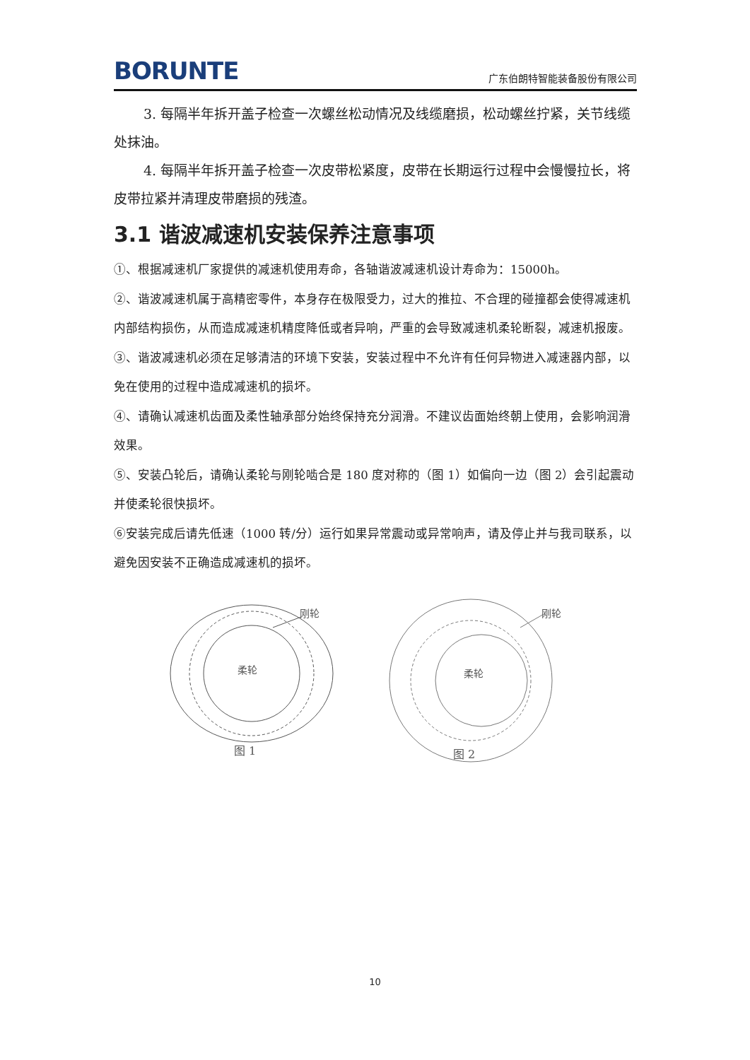BORUNTE 广东伯朗特智能装备股份有限公司
3. 每隔半年拆开盖子检查一次螺丝松动情况及线缆磨损，松动螺丝拧紧，关节线缆处抹油。
4. 每隔半年拆开盖子检查一次皮带松紧度，皮带在长期运行过程中会慢慢拉长，将皮带拉紧并清理皮带磨损的残渣。
3.1 谐波减速机安装保养注意事项
①、根据减速机厂家提供的减速机使用寿命，各轴谐波减速机设计寿命为：15000h。
②、谐波减速机属于高精密零件，本身存在极限受力，过大的推拉、不合理的碰撞都会使得减速机内部结构损伤，从而造成减速机精度降低或者异响，严重的会导致减速机柔轮断裂，减速机报废。
③、谐波减速机必须在足够清洁的环境下安装，安装过程中不允许有任何异物进入减速器内部，以免在使用的过程中造成减速机的损坏。
④、请确认减速机齿面及柔性轴承部分始终保持充分润滑。不建议齿面始终朝上使用，会影响润滑效果。
⑤、安装凸轮后，请确认柔轮与刚轮啮合是 180 度对称的（图 1）如偏向一边（图 2）会引起震动并使柔轮很快损坏。
⑥安装完成后请先低速（1000 转/分）运行如果异常震动或异常响声，请及停止并与我司联系，以避免因安装不正确造成减速机的损坏。
刚轮
柔轮
图 1
刚轮
柔轮
图 2
10